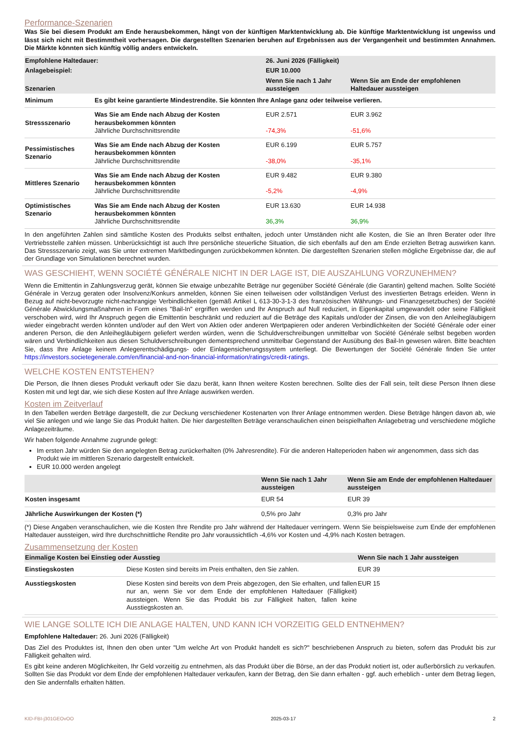Performance-Szenarien
Was Sie bei diesem Produkt am Ende herausbekommen, hängt von der künftigen Marktentwicklung ab. Die künftige Marktentwicklung ist ungewiss und lässt sich nicht mit Bestimmtheit vorhersagen. Die dargestellten Szenarien beruhen auf Ergebnissen aus der Vergangenheit und bestimmten Annahmen. Die Märkte könnten sich künftig völlig anders entwickeln.
| Empfohlene Haltedauer: | | 26. Juni 2026 (Fälligkeit) | |
| --- | --- | --- | --- |
| Anlagebeispiel: | | EUR 10.000 | |
| Szenarien | | Wenn Sie nach 1 Jahr aussteigen | Wenn Sie am Ende der empfohlenen Haltedauer aussteigen |
| Minimum | Es gibt keine garantierte Mindestrendite. Sie könnten Ihre Anlage ganz oder teilweise verlieren. | | |
| Stressszenario | Was Sie am Ende nach Abzug der Kosten herausbekommen könnten Jährliche Durchschnittsrendite | EUR 2.571 -74,3% | EUR 3.962 -51,6% |
| Pessimistisches Szenario | Was Sie am Ende nach Abzug der Kosten herausbekommen könnten Jährliche Durchschnittsrendite | EUR 6.199 -38,0% | EUR 5.757 -35,1% |
| Mittleres Szenario | Was Sie am Ende nach Abzug der Kosten herausbekommen könnten Jährliche Durchschnittsrendite | EUR 9.482 -5,2% | EUR 9.380 -4,9% |
| Optimistisches Szenario | Was Sie am Ende nach Abzug der Kosten herausbekommen könnten Jährliche Durchschnittsrendite | EUR 13.630 36,3% | EUR 14.938 36,9% |
In den angeführten Zahlen sind sämtliche Kosten des Produkts selbst enthalten, jedoch unter Umständen nicht alle Kosten, die Sie an Ihren Berater oder Ihre Vertriebsstelle zahlen müssen. Unberücksichtigt ist auch Ihre persönliche steuerliche Situation, die sich ebenfalls auf den am Ende erzielten Betrag auswirken kann. Das Stressszenario zeigt, was Sie unter extremen Marktbedingungen zurückbekommen könnten. Die dargestellten Szenarien stellen mögliche Ergebnisse dar, die auf der Grundlage von Simulationen berechnet wurden.
WAS GESCHIEHT, WENN SOCIÉTÉ GÉNÉRALE NICHT IN DER LAGE IST, DIE AUSZAHLUNG VORZUNEHMEN?
Wenn die Emittentin in Zahlungsverzug gerät, können Sie etwaige unbezahlte Beträge nur gegenüber Société Générale (die Garantin) geltend machen. Sollte Société Générale in Verzug geraten oder Insolvenz/Konkurs anmelden, können Sie einen teilweisen oder vollständigen Verlust des investierten Betrags erleiden. Wenn in Bezug auf nicht-bevorzugte nicht-nachrangige Verbindlichkeiten (gemäß Artikel L 613-30-3-1-3 des französischen Währungs- und Finanzgesetzbuches) der Société Générale Abwicklungsmaßnahmen in Form eines "Bail-In" ergriffen werden und Ihr Anspruch auf Null reduziert, in Eigenkapital umgewandelt oder seine Fälligkeit verschoben wird, wird Ihr Anspruch gegen die Emittentin beschränkt und reduziert auf die Beträge des Kapitals und/oder der Zinsen, die von den Anleihegläubigern wieder eingebracht werden könnten und/oder auf den Wert von Aktien oder anderen Wertpapieren oder anderen Verbindlichkeiten der Société Générale oder einer anderen Person, die den Anleihegläubigern geliefert werden würden, wenn die Schuldverschreibungen unmittelbar von Société Générale selbst begeben worden wären und Verbindlichkeiten aus diesen Schuldverschreibungen dementsprechend unmittelbar Gegenstand der Ausübung des Bail-In gewesen wären. Bitte beachten Sie, dass Ihre Anlage keinem Anlegerentschädigungs- oder Einlagensicherungssystem unterliegt. Die Bewertungen der Société Générale finden Sie unter https://investors.societegenerale.com/en/financial-and-non-financial-information/ratings/credit-ratings.
WELCHE KOSTEN ENTSTEHEN?
Die Person, die Ihnen dieses Produkt verkauft oder Sie dazu berät, kann Ihnen weitere Kosten berechnen. Sollte dies der Fall sein, teilt diese Person Ihnen diese Kosten mit und legt dar, wie sich diese Kosten auf Ihre Anlage auswirken werden.
Kosten im Zeitverlauf
In den Tabellen werden Beträge dargestellt, die zur Deckung verschiedener Kostenarten von Ihrer Anlage entnommen werden. Diese Beträge hängen davon ab, wie viel Sie anlegen und wie lange Sie das Produkt halten. Die hier dargestellten Beträge veranschaulichen einen beispielhaften Anlagebetrag und verschiedene mögliche Anlagezeiträume.
Wir haben folgende Annahme zugrunde gelegt:
Im ersten Jahr würden Sie den angelegten Betrag zurückerhalten (0% Jahresrendite). Für die anderen Halteperioden haben wir angenommen, dass sich das Produkt wie im mittleren Szenario dargestellt entwickelt.
EUR 10.000 werden angelegt
| | Wenn Sie nach 1 Jahr aussteigen | Wenn Sie am Ende der empfohlenen Haltedauer aussteigen |
| --- | --- | --- |
| Kosten insgesamt | EUR 54 | EUR 39 |
| Jährliche Auswirkungen der Kosten (*) | 0,5% pro Jahr | 0,3% pro Jahr |
(*) Diese Angaben veranschaulichen, wie die Kosten Ihre Rendite pro Jahr während der Haltedauer verringern. Wenn Sie beispielsweise zum Ende der empfohlenen Haltedauer aussteigen, wird Ihre durchschnittliche Rendite pro Jahr voraussichtlich -4,6% vor Kosten und -4,9% nach Kosten betragen.
Zusammensetzung der Kosten
| Einmalige Kosten bei Einstieg oder Ausstieg | | Wenn Sie nach 1 Jahr aussteigen |
| --- | --- | --- |
| Einstiegskosten | Diese Kosten sind bereits im Preis enthalten, den Sie zahlen. | EUR 39 |
| Ausstiegskosten | Diese Kosten sind bereits von dem Preis abgezogen, den Sie erhalten, und fallen nur an, wenn Sie vor dem Ende der empfohlenen Haltedauer (Fälligkeit) aussteigen. Wenn Sie das Produkt bis zur Fälligkeit halten, fallen keine Ausstiegskosten an. | EUR 15 |
WIE LANGE SOLLTE ICH DIE ANLAGE HALTEN, UND KANN ICH VORZEITIG GELD ENTNEHMEN?
Empfohlene Haltedauer: 26. Juni 2026 (Fälligkeit)
Das Ziel des Produktes ist, Ihnen den oben unter "Um welche Art von Produkt handelt es sich?" beschriebenen Anspruch zu bieten, sofern das Produkt bis zur Fälligkeit gehalten wird.
Es gibt keine anderen Möglichkeiten, Ihr Geld vorzeitig zu entnehmen, als das Produkt über die Börse, an der das Produkt notiert ist, oder außerbörslich zu verkaufen. Sollten Sie das Produkt vor dem Ende der empfohlenen Haltedauer verkaufen, kann der Betrag, den Sie dann erhalten - ggf. auch erheblich - unter dem Betrag liegen, den Sie andernfalls erhalten hätten.
KID-FBI-j301GEOvOO 2025-03-17 2